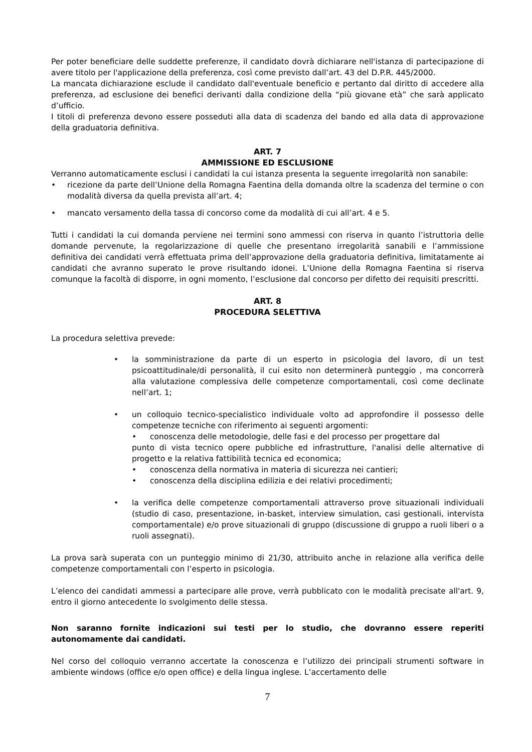Per poter beneficiare delle suddette preferenze, il candidato dovrà dichiarare nell'istanza di partecipazione di avere titolo per l'applicazione della preferenza, così come previsto dall’art. 43 del D.P.R. 445/2000.
La mancata dichiarazione esclude il candidato dall'eventuale beneficio e pertanto dal diritto di accedere alla preferenza, ad esclusione dei benefici derivanti dalla condizione della “più giovane età” che sarà applicato d’ufficio.
I titoli di preferenza devono essere posseduti alla data di scadenza del bando ed alla data di approvazione della graduatoria definitiva.
ART. 7
AMMISSIONE ED ESCLUSIONE
Verranno automaticamente esclusi i candidati la cui istanza presenta la seguente irregolarità non sanabile:
• ricezione da parte dell’Unione della Romagna Faentina della domanda oltre la scadenza del termine o con modalità diversa da quella prevista all’art. 4;
• mancato versamento della tassa di concorso come da modalità di cui all’art. 4 e 5.
Tutti i candidati la cui domanda perviene nei termini sono ammessi con riserva in quanto l’istruttoria delle domande pervenute, la regolarizzazione di quelle che presentano irregolarità sanabili e l’ammissione definitiva dei candidati verrà effettuata prima dell’approvazione della graduatoria definitiva, limitatamente ai candidati che avranno superato le prove risultando idonei. L’Unione della Romagna Faentina si riserva comunque la facoltà di disporre, in ogni momento, l’esclusione dal concorso per difetto dei requisiti prescritti.
ART. 8
PROCEDURA SELETTIVA
La procedura selettiva prevede:
• la somministrazione da parte di un esperto in psicologia del lavoro, di un test psicoattitudinale/di personalità, il cui esito non determinerà punteggio , ma concorrerà alla valutazione complessiva delle competenze comportamentali, così come declinate nell’art. 1;
• un colloquio tecnico-specialistico individuale volto ad approfondire il possesso delle competenze tecniche con riferimento ai seguenti argomenti:
• conoscenza delle metodologie, delle fasi e del processo per progettare dal
punto di vista tecnico opere pubbliche ed infrastrutture, l'analisi delle alternative di progetto e la relativa fattibilità tecnica ed economica;
• conoscenza della normativa in materia di sicurezza nei cantieri;
• conoscenza della disciplina edilizia e dei relativi procedimenti;
• la verifica delle competenze comportamentali attraverso prove situazionali individuali (studio di caso, presentazione, in-basket, interview simulation, casi gestionali, intervista comportamentale) e/o prove situazionali di gruppo (discussione di gruppo a ruoli liberi o a ruoli assegnati).
La prova sarà superata con un punteggio minimo di 21/30, attribuito anche in relazione alla verifica delle competenze comportamentali con l’esperto in psicologia.
L’elenco dei candidati ammessi a partecipare alle prove, verrà pubblicato con le modalità precisate all'art. 9, entro il giorno antecedente lo svolgimento delle stessa.
Non saranno fornite indicazioni sui testi per lo studio, che dovranno essere reperiti autonomamente dai candidati.
Nel corso del colloquio verranno accertate la conoscenza e l’utilizzo dei principali strumenti software in ambiente windows (office e/o open office) e della lingua inglese. L’accertamento delle
7